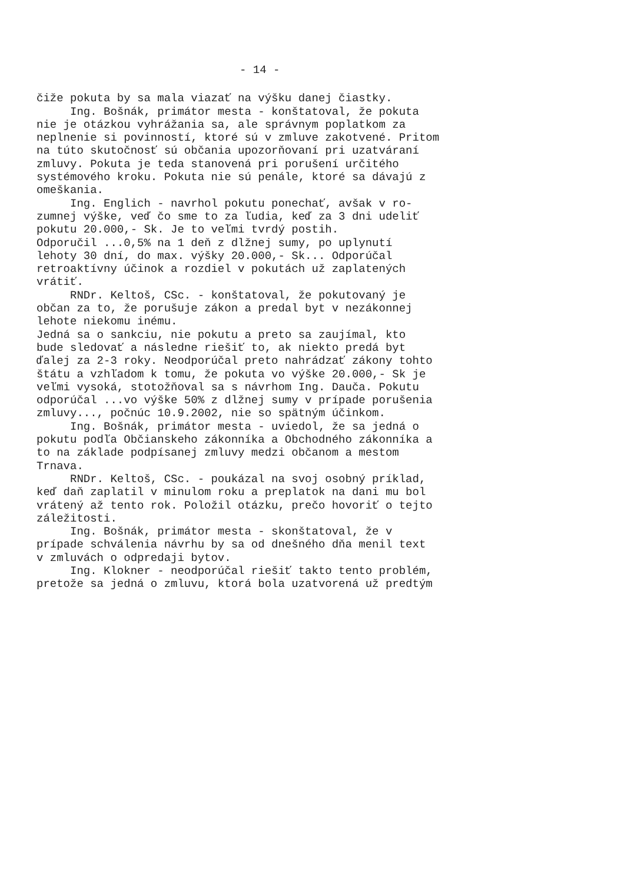- 14 -
čiže pokuta by sa mala viazať na výšku danej čiastky. Ing. Bošnák, primátor mesta - konštatoval, že pokuta nie je otázkou vyhrážania sa, ale správnym poplatkom za neplnenie si povinností, ktoré sú v zmluve zakotvené. Pritom na túto skutočnosť sú občania upozorňovaní pri uzatváraní zmluvy. Pokuta je teda stanovená pri porušení určitého systémového kroku. Pokuta nie sú penále, ktoré sa dávajú z omeškania. Ing. Englich - navrhol pokutu ponechať, avšak v ro- zumnej výške, veď čo sme to za ľudia, keď za 3 dni udeliť pokutu 20.000,- Sk. Je to veľmi tvrdý postih. Odporučil ...0,5% na 1 deň z dlžnej sumy, po uplynutí lehoty 30 dní, do max. výšky 20.000,- Sk... Odporúčal retroaktívny účinok a rozdiel v pokutách už zaplatených vrátiť. RNDr. Keltoš, CSc. - konštatoval, že pokutovaný je občan za to, že porušuje zákon a predal byt v nezákonnej lehote niekomu inému. Jedná sa o sankciu, nie pokutu a preto sa zaujímal, kto bude sledovať a následne riešiť to, ak niekto predá byt ďalej za 2-3 roky. Neodporúčal preto nahrádzať zákony tohto štátu a vzhľadom k tomu, že pokuta vo výške 20.000,- Sk je veľmi vysoká, stotožňoval sa s návrhom Ing. Dauča. Pokutu odporúčal ...vo výške 50% z dlžnej sumy v prípade porušenia zmluvy..., počnúc 10.9.2002, nie so spätným účinkom. Ing. Bošnák, primátor mesta - uviedol, že sa jedná o pokutu podľa Občianskeho zákonníka a Obchodného zákonníka a to na základe podpísanej zmluvy medzi občanom a mestom Trnava. RNDr. Keltoš, CSc. - poukázal na svoj osobný príklad, keď daň zaplatil v minulom roku a preplatok na dani mu bol vrátený až tento rok. Položil otázku, prečo hovoriť o tejto záležitosti. Ing. Bošnák, primátor mesta - skonštatoval, že v prípade schválenia návrhu by sa od dnešného dňa menil text v zmluvách o odpredaji bytov. Ing. Klokner - neodporúčal riešiť takto tento problém, pretože sa jedná o zmluvu, ktorá bola uzatvorená už predtým